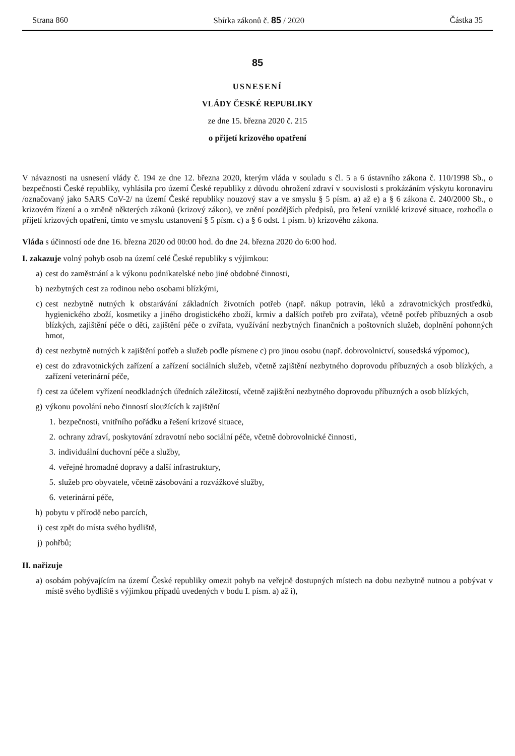Strana 860 Sbírka zákonů č. 85 / 2020 Částka 35
85
USNESENÍ
VLÁDY ČESKÉ REPUBLIKY
ze dne 15. března 2020 č. 215
o přijetí krizového opatření
V návaznosti na usnesení vlády č. 194 ze dne 12. března 2020, kterým vláda v souladu s čl. 5 a 6 ústavního zákona č. 110/1998 Sb., o bezpečnosti České republiky, vyhlásila pro území České republiky z důvodu ohrožení zdraví v souvislosti s prokázáním výskytu koronaviru /označovaný jako SARS CoV-2/ na území České republiky nouzový stav a ve smyslu § 5 písm. a) až e) a § 6 zákona č. 240/2000 Sb., o krizovém řízení a o změně některých zákonů (krizový zákon), ve znění pozdějších předpisů, pro řešení vzniklé krizové situace, rozhodla o přijetí krizových opatření, tímto ve smyslu ustanovení § 5 písm. c) a § 6 odst. 1 písm. b) krizového zákona.
Vláda s účinností ode dne 16. března 2020 od 00:00 hod. do dne 24. března 2020 do 6:00 hod.
I. zakazuje volný pohyb osob na území celé České republiky s výjimkou:
a) cest do zaměstnání a k výkonu podnikatelské nebo jiné obdobné činnosti,
b) nezbytných cest za rodinou nebo osobami blízkými,
c) cest nezbytně nutných k obstarávání základních životních potřeb (např. nákup potravin, léků a zdravotnických prostředků, hygienického zboží, kosmetiky a jiného drogistického zboží, krmiv a dalších potřeb pro zvířata), včetně potřeb příbuzných a osob blízkých, zajištění péče o děti, zajištění péče o zvířata, využívání nezbytných finančních a poštovních služeb, doplnění pohonných hmot,
d) cest nezbytně nutných k zajištění potřeb a služeb podle písmene c) pro jinou osobu (např. dobrovolnictví, sousedská výpomoc),
e) cest do zdravotnických zařízení a zařízení sociálních služeb, včetně zajištění nezbytného doprovodu příbuzných a osob blízkých, a zařízení veterinární péče,
f) cest za účelem vyřízení neodkladných úředních záležitostí, včetně zajištění nezbytného doprovodu příbuzných a osob blízkých,
g) výkonu povolání nebo činností sloužících k zajištění
1. bezpečnosti, vnitřního pořádku a řešení krizové situace,
2. ochrany zdraví, poskytování zdravotní nebo sociální péče, včetně dobrovolnické činnosti,
3. individuální duchovní péče a služby,
4. veřejné hromadné dopravy a další infrastruktury,
5. služeb pro obyvatele, včetně zásobování a rozvážkové služby,
6. veterinární péče,
h) pobytu v přírodě nebo parcích,
i) cest zpět do místa svého bydliště,
j) pohřbů;
II. nařizuje
a) osobám pobývajícím na území České republiky omezit pohyb na veřejně dostupných místech na dobu nezbytně nutnou a pobývat v místě svého bydliště s výjimkou případů uvedených v bodu I. písm. a) až i),